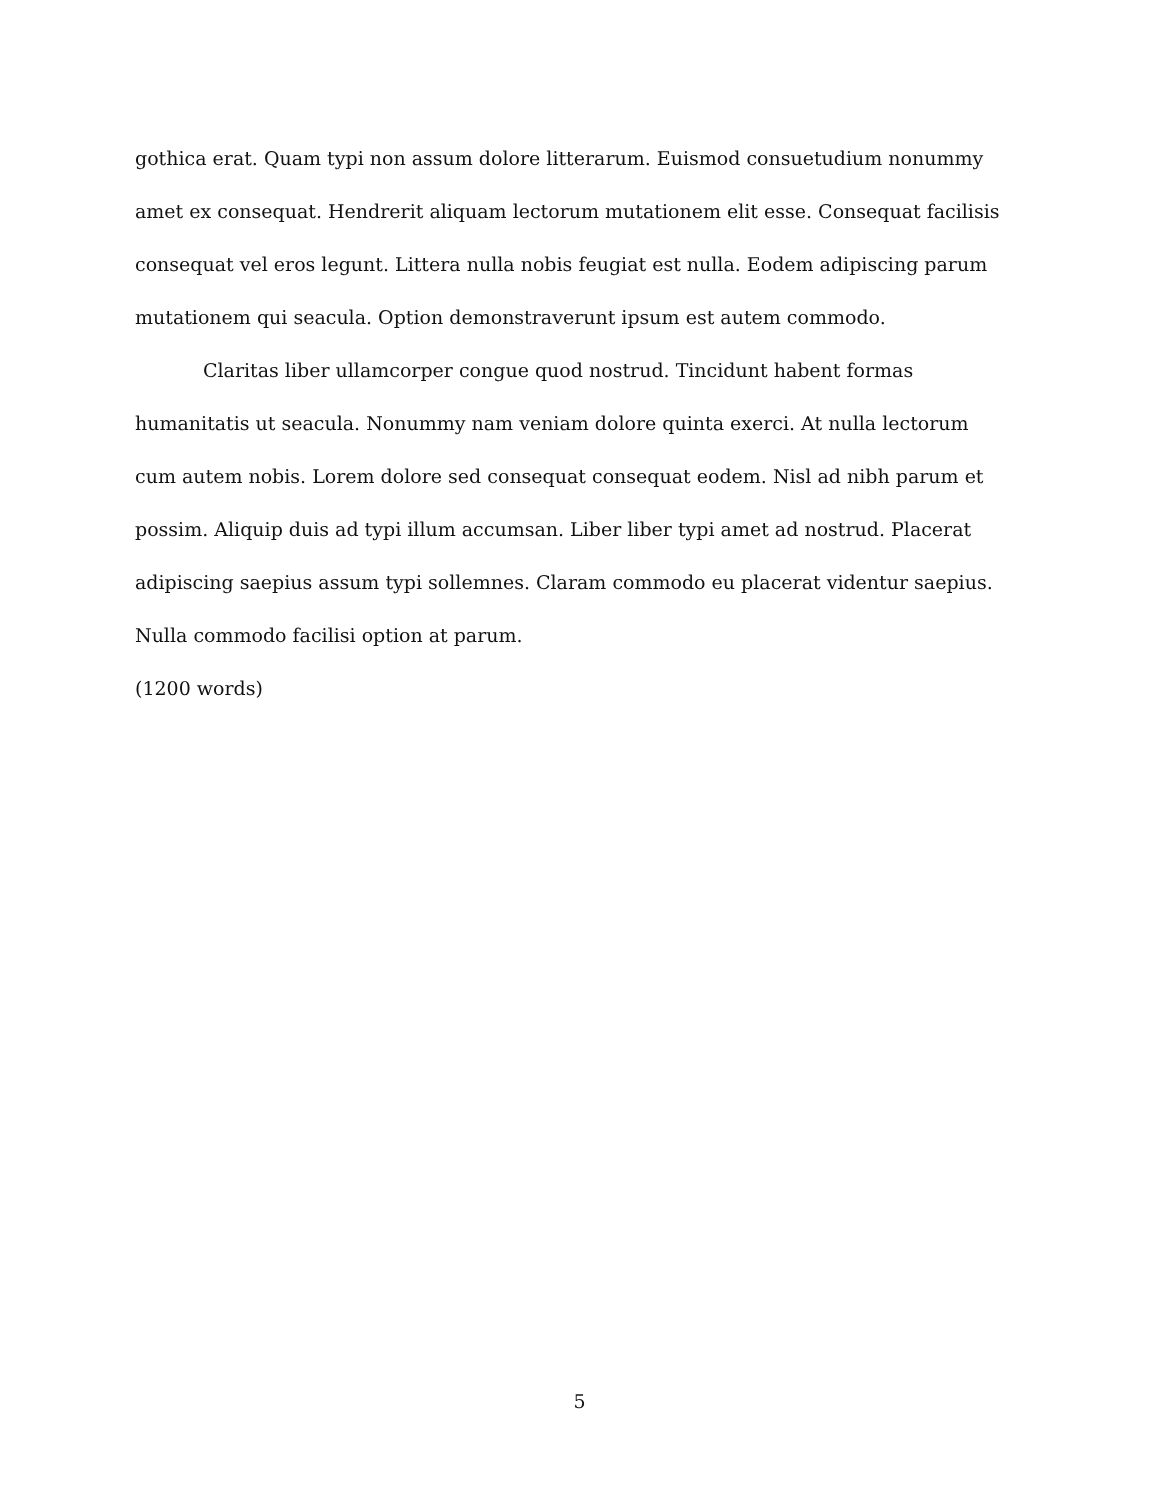gothica erat. Quam typi non assum dolore litterarum. Euismod consuetudium nonummy amet ex consequat. Hendrerit aliquam lectorum mutationem elit esse. Consequat facilisis consequat vel eros legunt. Littera nulla nobis feugiat est nulla. Eodem adipiscing parum mutationem qui seacula. Option demonstraverunt ipsum est autem commodo.
Claritas liber ullamcorper congue quod nostrud. Tincidunt habent formas humanitatis ut seacula. Nonummy nam veniam dolore quinta exerci. At nulla lectorum cum autem nobis. Lorem dolore sed consequat consequat eodem. Nisl ad nibh parum et possim. Aliquip duis ad typi illum accumsan. Liber liber typi amet ad nostrud. Placerat adipiscing saepius assum typi sollemnes. Claram commodo eu placerat videntur saepius. Nulla commodo facilisi option at parum.
(1200 words)
5